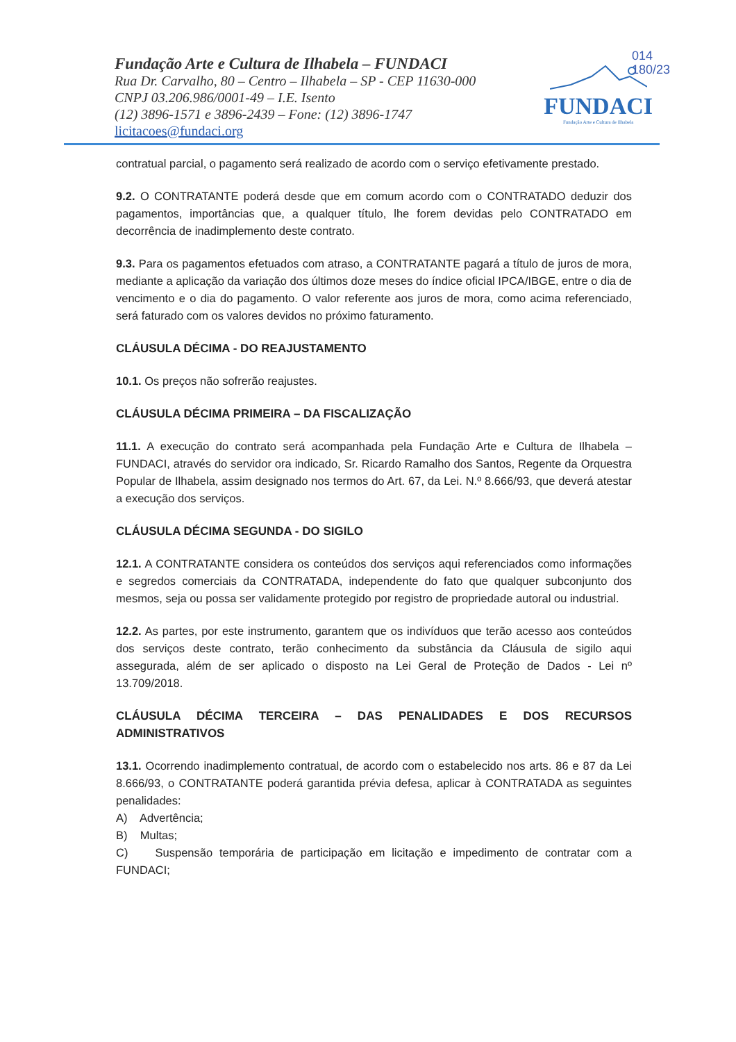014
180/23
Fundação Arte e Cultura de Ilhabela – FUNDACI
Rua Dr. Carvalho, 80 – Centro – Ilhabela – SP - CEP 11630-000
CNPJ 03.206.986/0001-49 – I.E. Isento
(12) 3896-1571 e 3896-2439 – Fone: (12) 3896-1747
licitacoes@fundaci.org
FUNDACI
Fundação Arte e Cultura de Ilhabela
contratual parcial, o pagamento será realizado de acordo com o serviço efetivamente prestado.
9.2. O CONTRATANTE poderá desde que em comum acordo com o CONTRATADO deduzir dos pagamentos, importâncias que, a qualquer título, lhe forem devidas pelo CONTRATADO em decorrência de inadimplemento deste contrato.
9.3. Para os pagamentos efetuados com atraso, a CONTRATANTE pagará a título de juros de mora, mediante a aplicação da variação dos últimos doze meses do índice oficial IPCA/IBGE, entre o dia de vencimento e o dia do pagamento. O valor referente aos juros de mora, como acima referenciado, será faturado com os valores devidos no próximo faturamento.
CLÁUSULA DÉCIMA - DO REAJUSTAMENTO
10.1. Os preços não sofrerão reajustes.
CLÁUSULA DÉCIMA PRIMEIRA – DA FISCALIZAÇÃO
11.1. A execução do contrato será acompanhada pela Fundação Arte e Cultura de Ilhabela – FUNDACI, através do servidor ora indicado, Sr. Ricardo Ramalho dos Santos, Regente da Orquestra Popular de Ilhabela, assim designado nos termos do Art. 67, da Lei. N.º 8.666/93, que deverá atestar a execução dos serviços.
CLÁUSULA DÉCIMA SEGUNDA - DO SIGILO
12.1. A CONTRATANTE considera os conteúdos dos serviços aqui referenciados como informações e segredos comerciais da CONTRATADA, independente do fato que qualquer subconjunto dos mesmos, seja ou possa ser validamente protegido por registro de propriedade autoral ou industrial.
12.2. As partes, por este instrumento, garantem que os indivíduos que terão acesso aos conteúdos dos serviços deste contrato, terão conhecimento da substância da Cláusula de sigilo aqui assegurada, além de ser aplicado o disposto na Lei Geral de Proteção de Dados - Lei nº 13.709/2018.
CLÁUSULA DÉCIMA TERCEIRA – DAS PENALIDADES E DOS RECURSOS ADMINISTRATIVOS
13.1. Ocorrendo inadimplemento contratual, de acordo com o estabelecido nos arts. 86 e 87 da Lei 8.666/93, o CONTRATANTE poderá garantida prévia defesa, aplicar à CONTRATADA as seguintes penalidades:
A) Advertência;
B) Multas;
C) Suspensão temporária de participação em licitação e impedimento de contratar com a FUNDACI;